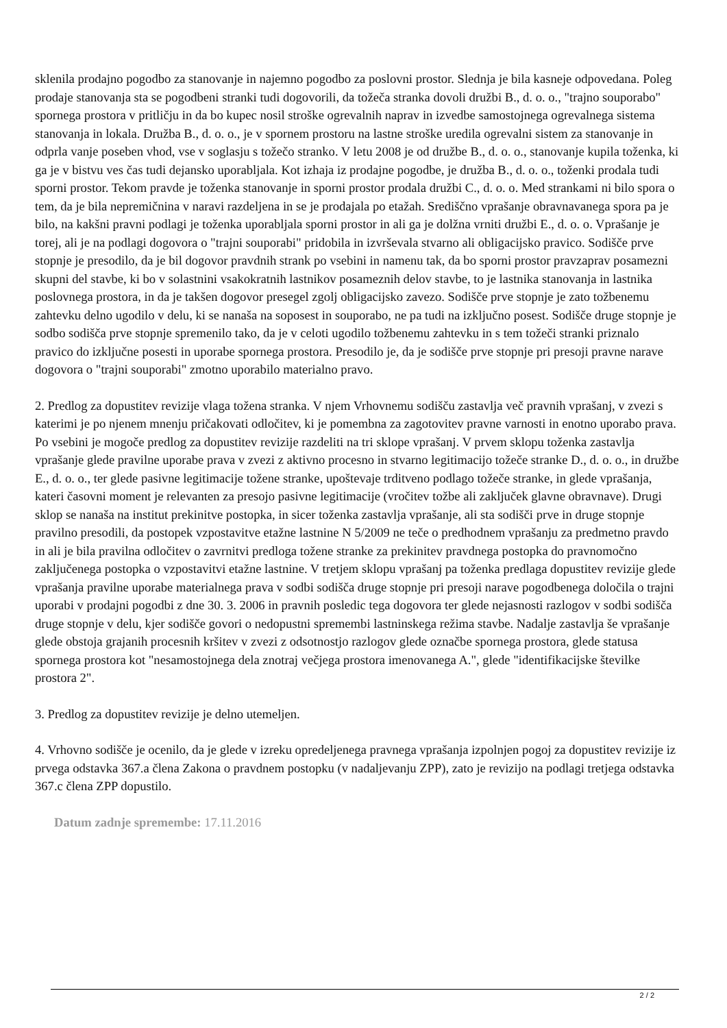sklenila prodajno pogodbo za stanovanje in najemno pogodbo za poslovni prostor. Slednja je bila kasneje odpovedana. Poleg prodaje stanovanja sta se pogodbeni stranki tudi dogovorili, da tožeča stranka dovoli družbi B., d. o. o., "trajno souporabo" spornega prostora v pritličju in da bo kupec nosil stroške ogrevalnih naprav in izvedbe samostojnega ogrevalnega sistema stanovanja in lokala. Družba B., d. o. o., je v spornem prostoru na lastne stroške uredila ogrevalni sistem za stanovanje in odprla vanje poseben vhod, vse v soglasju s tožečo stranko. V letu 2008 je od družbe B., d. o. o., stanovanje kupila toženka, ki ga je v bistvu ves čas tudi dejansko uporabljala. Kot izhaja iz prodajne pogodbe, je družba B., d. o. o., toženki prodala tudi sporni prostor. Tekom pravde je toženka stanovanje in sporni prostor prodala družbi C., d. o. o. Med strankami ni bilo spora o tem, da je bila nepremičnina v naravi razdeljena in se je prodajala po etažah. Središčno vprašanje obravnavanega spora pa je bilo, na kakšni pravni podlagi je toženka uporabljala sporni prostor in ali ga je dolžna vrniti družbi E., d. o. o. Vprašanje je torej, ali je na podlagi dogovora o "trajni souporabi" pridobila in izvrševala stvarno ali obligacijsko pravico. Sodišče prve stopnje je presodilo, da je bil dogovor pravdnih strank po vsebini in namenu tak, da bo sporni prostor pravzaprav posamezni skupni del stavbe, ki bo v solastnini vsakokratnih lastnikov posameznih delov stavbe, to je lastnika stanovanja in lastnika poslovnega prostora, in da je takšen dogovor presegel zgolj obligacijsko zavezo. Sodišče prve stopnje je zato tožbenemu zahtevku delno ugodilo v delu, ki se nanaša na soposest in souporabo, ne pa tudi na izključno posest. Sodišče druge stopnje je sodbo sodišča prve stopnje spremenilo tako, da je v celoti ugodilo tožbenemu zahtevku in s tem tožeči stranki priznalo pravico do izključne posesti in uporabe spornega prostora. Presodilo je, da je sodišče prve stopnje pri presoji pravne narave dogovora o "trajni souporabi" zmotno uporabilo materialno pravo.
2. Predlog za dopustitev revizije vlaga tožena stranka. V njem Vrhovnemu sodišču zastavlja več pravnih vprašanj, v zvezi s katerimi je po njenem mnenju pričakovati odločitev, ki je pomembna za zagotovitev pravne varnosti in enotno uporabo prava. Po vsebini je mogoče predlog za dopustitev revizije razdeliti na tri sklope vprašanj. V prvem sklopu toženka zastavlja vprašanje glede pravilne uporabe prava v zvezi z aktivno procesno in stvarno legitimacijo tožeče stranke D., d. o. o., in družbe E., d. o. o., ter glede pasivne legitimacije tožene stranke, upoštevaje trditveno podlago tožeče stranke, in glede vprašanja, kateri časovni moment je relevanten za presojo pasivne legitimacije (vročitev tožbe ali zaključek glavne obravnave). Drugi sklop se nanaša na institut prekinitve postopka, in sicer toženka zastavlja vprašanje, ali sta sodišči prve in druge stopnje pravilno presodili, da postopek vzpostavitve etažne lastnine N 5/2009 ne teče o predhodnem vprašanju za predmetno pravdo in ali je bila pravilna odločitev o zavrnitvi predloga tožene stranke za prekinitev pravdnega postopka do pravnomočno zaključenega postopka o vzpostavitvi etažne lastnine. V tretjem sklopu vprašanj pa toženka predlaga dopustitev revizije glede vprašanja pravilne uporabe materialnega prava v sodbi sodišča druge stopnje pri presoji narave pogodbenega določila o trajni uporabi v prodajni pogodbi z dne 30. 3. 2006 in pravnih posledic tega dogovora ter glede nejasnosti razlogov v sodbi sodišča druge stopnje v delu, kjer sodišče govori o nedopustni spremembi lastninskega režima stavbe. Nadalje zastavlja še vprašanje glede obstoja grajanih procesnih kršitev v zvezi z odsotnostjo razlogov glede označbe spornega prostora, glede statusa spornega prostora kot "nesamostojnega dela znotraj večjega prostora imenovanega A.", glede "identifikacijske številke prostora 2".
3. Predlog za dopustitev revizije je delno utemeljen.
4. Vrhovno sodišče je ocenilo, da je glede v izreku opredeljenega pravnega vprašanja izpolnjen pogoj za dopustitev revizije iz prvega odstavka 367.a člena Zakona o pravdnem postopku (v nadaljevanju ZPP), zato je revizijo na podlagi tretjega odstavka 367.c člena ZPP dopustilo.
Datum zadnje spremembe: 17.11.2016
2 / 2